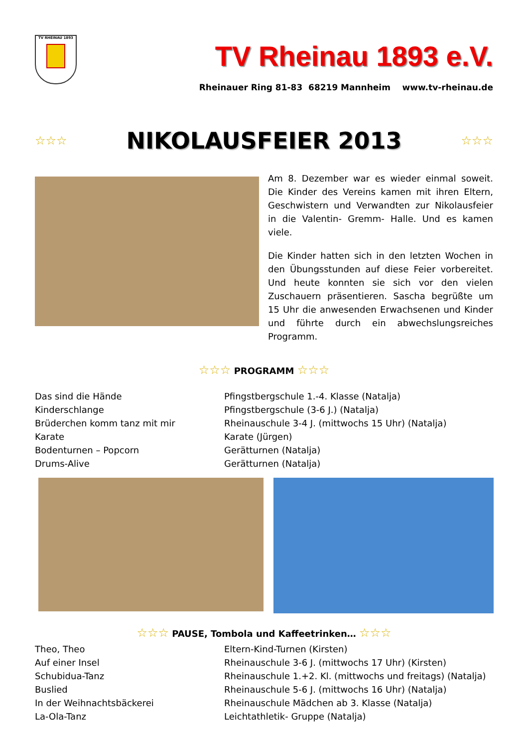TV RHEINAU 1893
TV Rheinau 1893 e.V.
Rheinauer Ring 81-83 68219 Mannheim www.tv-rheinau.de
☆☆☆
NIKOLAUSFEIER 2013
☆☆☆
Am 8. Dezember war es wieder einmal soweit. Die Kinder des Vereins kamen mit ihren Eltern, Geschwistern und Verwandten zur Nikolausfeier in die Valentin- Gremm- Halle. Und es kamen viele.
Die Kinder hatten sich in den letzten Wochen in den Übungsstunden auf diese Feier vorbereitet. Und heute konnten sie sich vor den vielen Zuschauern präsentieren. Sascha begrüßte um 15 Uhr die anwesenden Erwachsenen und Kinder und führte durch ein abwechslungsreiches Programm.
☆☆☆ PROGRAMM ☆☆☆
Das sind die Hände
Kinderschlange
Brüderchen komm tanz mit mir
Karate
Bodenturnen – Popcorn
Drums-Alive
Pfingstbergschule 1.-4. Klasse (Natalja)
Pfingstbergschule (3-6 J.) (Natalja)
Rheinauschule 3-4 J. (mittwochs 15 Uhr) (Natalja)
Karate (Jürgen)
Gerätturnen (Natalja)
Gerätturnen (Natalja)
☆☆☆ PAUSE, Tombola und Kaffeetrinken… ☆☆☆
Theo, Theo
Auf einer Insel
Schubidua-Tanz
Buslied
In der Weihnachtsbäckerei
La-Ola-Tanz
Eltern-Kind-Turnen (Kirsten)
Rheinauschule 3-6 J. (mittwochs 17 Uhr) (Kirsten)
Rheinauschule 1.+2. Kl. (mittwochs und freitags) (Natalja)
Rheinauschule 5-6 J. (mittwochs 16 Uhr) (Natalja)
Rheinauschule Mädchen ab 3. Klasse (Natalja)
Leichtathletik- Gruppe (Natalja)